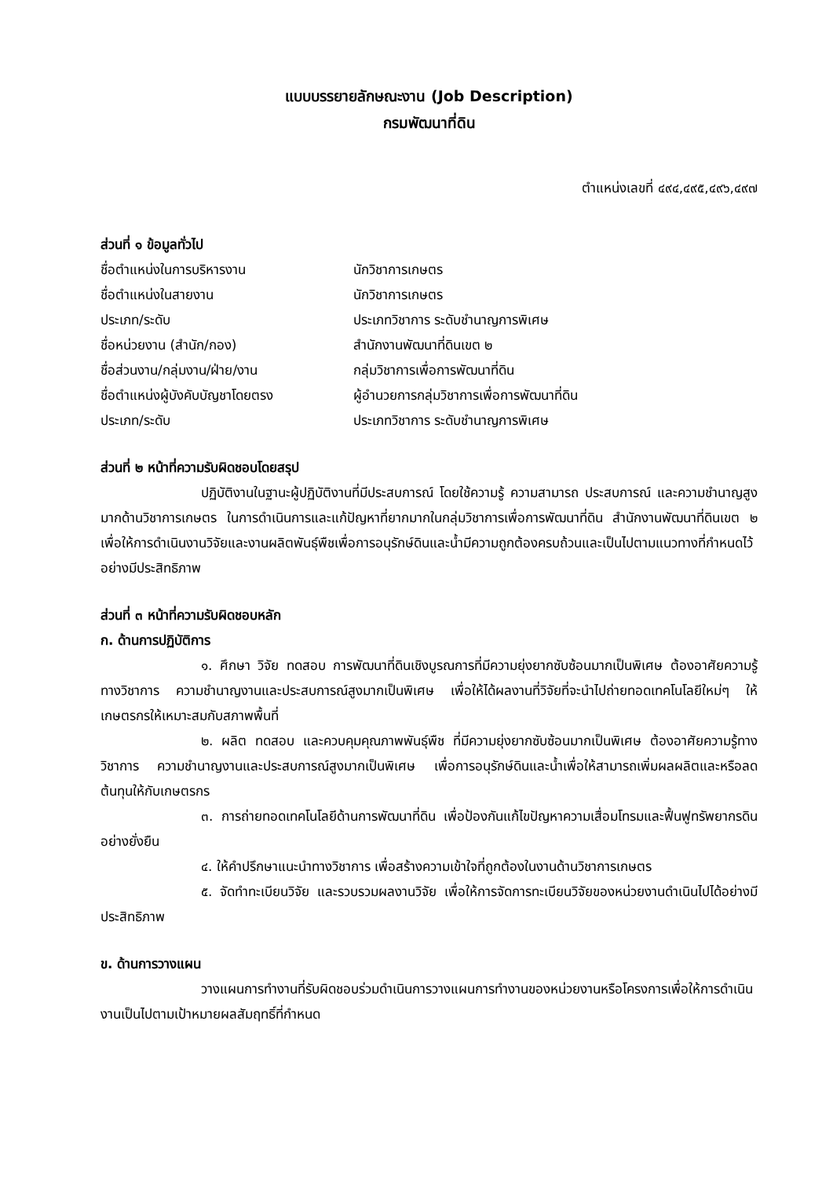แบบบรรยายลักษณะงาน (Job Description)
กรมพัฒนาที่ดิน
ตำแหน่งเลขที่ ๔๙๔,๔๙๕,๔๙๖,๔๙๗
ส่วนที่ ๑ ข้อมูลทั่วไป
ชื่อตำแหน่งในการบริหารงาน นักวิชาการเกษตร
ชื่อตำแหน่งในสายงาน นักวิชาการเกษตร
ประเภท/ระดับ ประเภทวิชาการ ระดับชำนาญการพิเศษ
ชื่อหน่วยงาน (สำนัก/กอง) สำนักงานพัฒนาที่ดินเขต ๒
ชื่อส่วนงาน/กลุ่มงาน/ฝ่าย/งาน กลุ่มวิชาการเพื่อการพัฒนาที่ดิน
ชื่อตำแหน่งผู้บังคับบัญชาโดยตรง ผู้อำนวยการกลุ่มวิชาการเพื่อการพัฒนาที่ดิน
ประเภท/ระดับ ประเภทวิชาการ ระดับชำนาญการพิเศษ
ส่วนที่ ๒ หน้าที่ความรับผิดชอบโดยสรุป
ปฏิบัติงานในฐานะผู้ปฏิบัติงานที่มีประสบการณ์ โดยใช้ความรู้ ความสามารถ ประสบการณ์ และความชำนาญสูงมากด้านวิชาการเกษตร ในการดำเนินการและแก้ปัญหาที่ยากมากในกลุ่มวิชาการเพื่อการพัฒนาที่ดิน สำนักงานพัฒนาที่ดินเขต ๒ เพื่อให้การดำเนินงานวิจัยและงานผลิตพันธุ์พืชเพื่อการอนุรักษ์ดินและน้ำมีความถูกต้องครบถ้วนและเป็นไปตามแนวทางที่กำหนดไว้อย่างมีประสิทธิภาพ
ส่วนที่ ๓ หน้าที่ความรับผิดชอบหลัก
ก. ด้านการปฏิบัติการ
๑. ศึกษา วิจัย ทดสอบ การพัฒนาที่ดินเชิงบูรณการที่มีความยุ่งยากซับซ้อนมากเป็นพิเศษ ต้องอาศัยความรู้ทางวิชาการ ความชำนาญงานและประสบการณ์สูงมากเป็นพิเศษ เพื่อให้ได้ผลงานที่วิจัยที่จะนำไปถ่ายทอดเทคโนโลยีใหม่ๆ ให้เกษตรกรให้เหมาะสมกับสภาพพื้นที่
๒. ผลิต ทดสอบ และควบคุมคุณภาพพันธุ์พืช ที่มีความยุ่งยากซับซ้อนมากเป็นพิเศษ ต้องอาศัยความรู้ทางวิชาการ ความชำนาญงานและประสบการณ์สูงมากเป็นพิเศษ เพื่อการอนุรักษ์ดินและน้ำเพื่อให้สามารถเพิ่มผลผลิตและหรือลดต้นทุนให้กับเกษตรกร
๓. การถ่ายทอดเทคโนโลยีด้านการพัฒนาที่ดิน เพื่อป้องกันแก้ไขปัญหาความเสื่อมโทรมและฟื้นฟูทรัพยากรดินอย่างยั่งยืน
๔. ให้คำปรึกษาแนะนำทางวิชาการ เพื่อสร้างความเข้าใจที่ถูกต้องในงานด้านวิชาการเกษตร
๕. จัดทำทะเบียนวิจัย และรวบรวมผลงานวิจัย เพื่อให้การจัดการทะเบียนวิจัยของหน่วยงานดำเนินไปได้อย่างมีประสิทธิภาพ
ข. ด้านการวางแผน
วางแผนการทำงานที่รับผิดชอบร่วมดำเนินการวางแผนการทำงานของหน่วยงานหรือโครงการเพื่อให้การดำเนินงานเป็นไปตามเป้าหมายผลสัมฤทธิ์ที่กำหนด